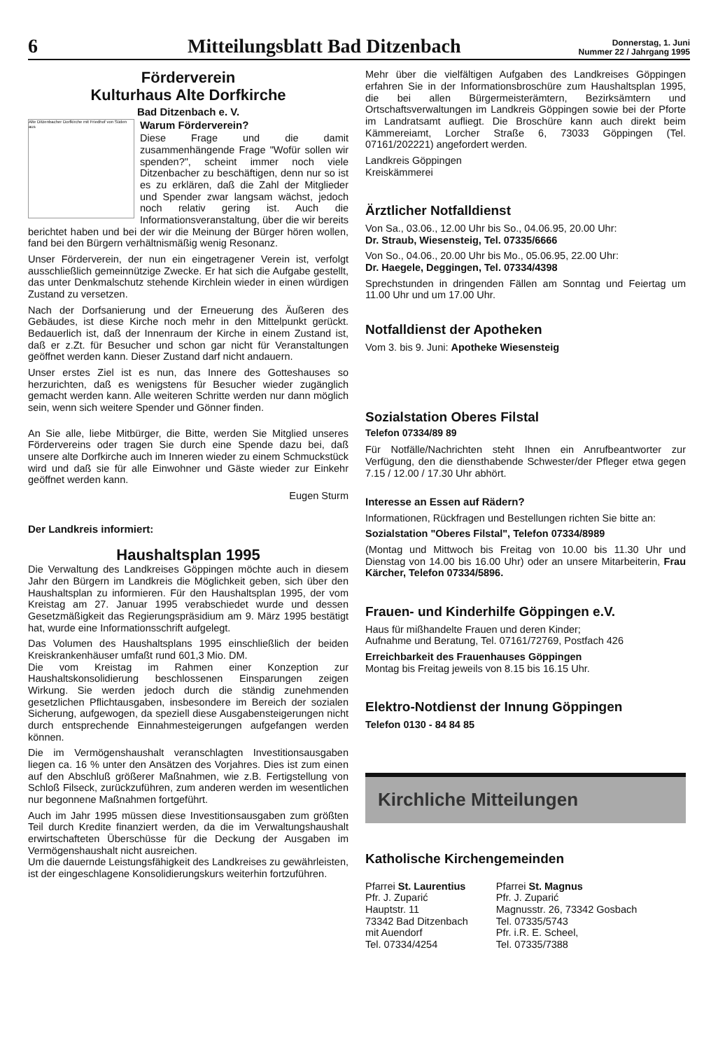6
Mitteilungsblatt Bad Ditzenbach
Donnerstag, 1. Juni
Nummer 22 / Jahrgang 1995
Förderverein
Kulturhaus Alte Dorfkirche
Bad Ditzenbach e. V.
Alte Ditzenbacher Dorfkirche mit Friedhof von Süden aus
Warum Förderverein?
Diese Frage und die damit zusammenhängende Frage "Wofür sollen wir spenden?", scheint immer noch viele Ditzenbacher zu beschäftigen, denn nur so ist es zu erklären, daß die Zahl der Mitglieder und Spender zwar langsam wächst, jedoch noch relativ gering ist. Auch die Informationsveranstaltung, über die wir bereits berichtet haben und bei der wir die Meinung der Bürger hören wollen, fand bei den Bürgern verhältnismäßig wenig Resonanz.
Unser Förderverein, der nun ein eingetragener Verein ist, verfolgt ausschließlich gemeinnützige Zwecke. Er hat sich die Aufgabe gestellt, das unter Denkmalschutz stehende Kirchlein wieder in einen würdigen Zustand zu versetzen.
Nach der Dorfsanierung und der Erneuerung des Äußeren des Gebäudes, ist diese Kirche noch mehr in den Mittelpunkt gerückt. Bedauerlich ist, daß der Innenraum der Kirche in einem Zustand ist, daß er z.Zt. für Besucher und schon gar nicht für Veranstaltungen geöffnet werden kann. Dieser Zustand darf nicht andauern.
Unser erstes Ziel ist es nun, das Innere des Gotteshauses so herzurichten, daß es wenigstens für Besucher wieder zugänglich gemacht werden kann. Alle weiteren Schritte werden nur dann möglich sein, wenn sich weitere Spender und Gönner finden.
An Sie alle, liebe Mitbürger, die Bitte, werden Sie Mitglied unseres Fördervereins oder tragen Sie durch eine Spende dazu bei, daß unsere alte Dorfkirche auch im Inneren wieder zu einem Schmuckstück wird und daß sie für alle Einwohner und Gäste wieder zur Einkehr geöffnet werden kann.
Eugen Sturm
Der Landkreis informiert:
Haushaltsplan 1995
Die Verwaltung des Landkreises Göppingen möchte auch in diesem Jahr den Bürgern im Landkreis die Möglichkeit geben, sich über den Haushaltsplan zu informieren. Für den Haushaltsplan 1995, der vom Kreistag am 27. Januar 1995 verabschiedet wurde und dessen Gesetzmäßigkeit das Regierungspräsidium am 9. März 1995 bestätigt hat, wurde eine Informationsschrift aufgelegt.
Das Volumen des Haushaltsplans 1995 einschließlich der beiden Kreiskrankenhäuser umfaßt rund 601,3 Mio. DM.
Die vom Kreistag im Rahmen einer Konzeption zur Haushaltskonsolidierung beschlossenen Einsparungen zeigen Wirkung. Sie werden jedoch durch die ständig zunehmenden gesetzlichen Pflichtausgaben, insbesondere im Bereich der sozialen Sicherung, aufgewogen, da speziell diese Ausgabensteigerungen nicht durch entsprechende Einnahmesteigerungen aufgefangen werden können.
Die im Vermögenshaushalt veranschlagten Investitionsausgaben liegen ca. 16 % unter den Ansätzen des Vorjahres. Dies ist zum einen auf den Abschluß größerer Maßnahmen, wie z.B. Fertigstellung von Schloß Filseck, zurückzuführen, zum anderen werden im wesentlichen nur begonnene Maßnahmen fortgeführt.
Auch im Jahr 1995 müssen diese Investitionsausgaben zum größten Teil durch Kredite finanziert werden, da die im Verwaltungshaushalt erwirtschafteten Überschüsse für die Deckung der Ausgaben im Vermögenshaushalt nicht ausreichen.
Um die dauernde Leistungsfähigkeit des Landkreises zu gewährleisten, ist der eingeschlagene Konsolidierungskurs weiterhin fortzuführen.
Mehr über die vielfältigen Aufgaben des Landkreises Göppingen erfahren Sie in der Informationsbroschüre zum Haushaltsplan 1995, die bei allen Bürgermeisterämtern, Bezirksämtern und Ortschaftsverwaltungen im Landkreis Göppingen sowie bei der Pforte im Landratsamt aufliegt. Die Broschüre kann auch direkt beim Kämmereiamt, Lorcher Straße 6, 73033 Göppingen (Tel. 07161/202221) angefordert werden.
Landkreis Göppingen
Kreiskämmerei
Ärztlicher Notfalldienst
Von Sa., 03.06., 12.00 Uhr bis So., 04.06.95, 20.00 Uhr:
Dr. Straub, Wiesensteig, Tel. 07335/6666
Von So., 04.06., 20.00 Uhr bis Mo., 05.06.95, 22.00 Uhr:
Dr. Haegele, Deggingen, Tel. 07334/4398
Sprechstunden in dringenden Fällen am Sonntag und Feiertag um 11.00 Uhr und um 17.00 Uhr.
Notfalldienst der Apotheken
Vom 3. bis 9. Juni: Apotheke Wiesensteig
Sozialstation Oberes Filstal
Telefon 07334/89 89
Für Notfälle/Nachrichten steht Ihnen ein Anrufbeantworter zur Verfügung, den die diensthabende Schwester/der Pfleger etwa gegen 7.15 / 12.00 / 17.30 Uhr abhört.
Interesse an Essen auf Rädern?
Informationen, Rückfragen und Bestellungen richten Sie bitte an:
Sozialstation "Oberes Filstal", Telefon 07334/8989
(Montag und Mittwoch bis Freitag von 10.00 bis 11.30 Uhr und Dienstag von 14.00 bis 16.00 Uhr) oder an unsere Mitarbeiterin, Frau Kärcher, Telefon 07334/5896.
Frauen- und Kinderhilfe Göppingen e.V.
Haus für mißhandelte Frauen und deren Kinder;
Aufnahme und Beratung, Tel. 07161/72769, Postfach 426
Erreichbarkeit des Frauenhauses Göppingen
Montag bis Freitag jeweils von 8.15 bis 16.15 Uhr.
Elektro-Notdienst der Innung Göppingen
Telefon 0130 - 84 84 85
Kirchliche Mitteilungen
Katholische Kirchengemeinden
Pfarrei St. Laurentius
Pfr. J. Zuparić
Hauptstr. 11
73342 Bad Ditzenbach
mit Auendorf
Tel. 07334/4254
Pfarrei St. Magnus
Pfr. J. Zuparić
Magnusstr. 26, 73342 Gosbach
Tel. 07335/5743
Pfr. i.R. E. Scheel,
Tel. 07335/7388